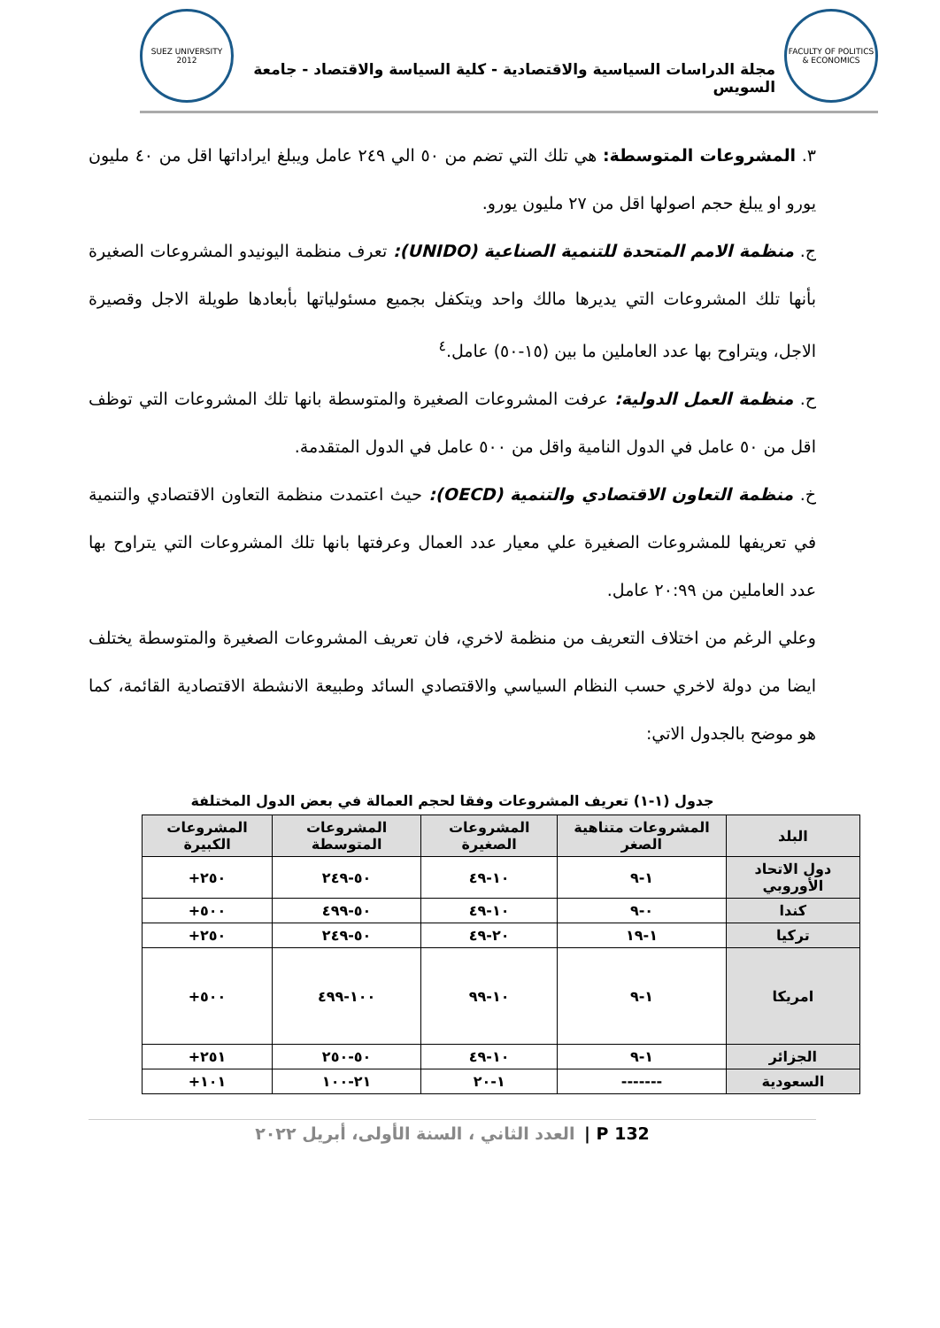FACULTY OF POLITICS & ECONOMICS
مجلة الدراسات السياسية والاقتصادية - كلية السياسة والاقتصاد - جامعة السويس
SUEZ UNIVERSITY 2012
٣. المشروعات المتوسطة: هي تلك التي تضم من ٥٠ الي ٢٤٩ عامل ويبلغ ايراداتها اقل من ٤٠ مليون يورو او يبلغ حجم اصولها اقل من ٢٧ مليون يورو.
ج. منظمة الامم المتحدة للتنمية الصناعية (UNIDO): تعرف منظمة اليونيدو المشروعات الصغيرة بأنها تلك المشروعات التي يديرها مالك واحد ويتكفل بجميع مسئولياتها بأبعادها طويلة الاجل وقصيرة الاجل، ويتراوح بها عدد العاملين ما بين (١٥-٥٠) عامل.<sup>٤</sup>
ح. منظمة العمل الدولية: عرفت المشروعات الصغيرة والمتوسطة بانها تلك المشروعات التي توظف اقل من ٥٠ عامل في الدول النامية واقل من ٥٠٠ عامل في الدول المتقدمة.
خ. منظمة التعاون الاقتصادي والتنمية (OECD): حيث اعتمدت منظمة التعاون الاقتصادي والتنمية في تعريفها للمشروعات الصغيرة علي معيار عدد العمال وعرفتها بانها تلك المشروعات التي يتراوح بها عدد العاملين من ٢٠:٩٩ عامل.
وعلي الرغم من اختلاف التعريف من منظمة لاخري، فان تعريف المشروعات الصغيرة والمتوسطة يختلف ايضا من دولة لاخري حسب النظام السياسي والاقتصادي السائد وطبيعة الانشطة الاقتصادية القائمة، كما هو موضح بالجدول الاتي:
جدول (١-١) تعريف المشروعات وفقا لحجم العمالة في بعض الدول المختلفة
| البلد | المشروعات متناهية الصغر | المشروعات الصغيرة | المشروعات المتوسطة | المشروعات الكبيرة |
| --- | --- | --- | --- | --- |
| دول الاتحاد الأوروبي | ١-٩ | ١٠-٤٩ | ٥٠-٢٤٩ | ٢٥٠+ |
| كندا | ٠-٩ | ١٠-٤٩ | ٥٠-٤٩٩ | ٥٠٠+ |
| تركيا | ١-١٩ | ٢٠-٤٩ | ٥٠-٢٤٩ | ٢٥٠+ |
| امريكا | ١-٩ | ١٠-٩٩ | ١٠٠-٤٩٩ | ٥٠٠+ |
| الجزائر | ١-٩ | ١٠-٤٩ | ٥٠-٢٥٠ | ٢٥١+ |
| السعودية | ------- | ١-٢٠ | ٢١-١٠٠ | ١٠١+ |
132 P | العدد الثاني ، السنة الأولى، أبريل ٢٠٢٢